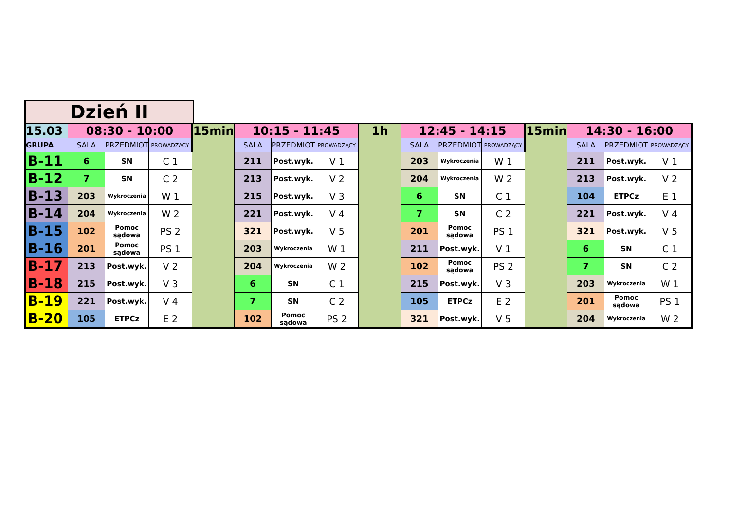Dzień II
| 15.03 | 08:30 - 10:00 | | | 15min | 10:15 - 11:45 | | | 1h | 12:45 - 14:15 | | | 15min | 14:30 - 16:00 | | |
| GRUPA | SALA | PRZEDMIOT | PROWADZĄCY | | SALA | PRZEDMIOT | PROWADZĄCY | | SALA | PRZEDMIOT | PROWADZĄCY | | SALA | PRZEDMIOT | PROWADZĄCY |
| B-11 | 6 | SN | C 1 | | 211 | Post.wyk. | V 1 | | 203 | Wykroczenia | W 1 | | 211 | Post.wyk. | V 1 |
| B-12 | 7 | SN | C 2 | | 213 | Post.wyk. | V 2 | | 204 | Wykroczenia | W 2 | | 213 | Post.wyk. | V 2 |
| B-13 | 203 | Wykroczenia | W 1 | | 215 | Post.wyk. | V 3 | | 6 | SN | C 1 | | 104 | ETPCz | E 1 |
| B-14 | 204 | Wykroczenia | W 2 | | 221 | Post.wyk. | V 4 | | 7 | SN | C 2 | | 221 | Post.wyk. | V 4 |
| B-15 | 102 | Pomoc sądowa | PS 2 | | 321 | Post.wyk. | V 5 | | 201 | Pomoc sądowa | PS 1 | | 321 | Post.wyk. | V 5 |
| B-16 | 201 | Pomoc sądowa | PS 1 | | 203 | Wykroczenia | W 1 | | 211 | Post.wyk. | V 1 | | 6 | SN | C 1 |
| B-17 | 213 | Post.wyk. | V 2 | | 204 | Wykroczenia | W 2 | | 102 | Pomoc sądowa | PS 2 | | 7 | SN | C 2 |
| B-18 | 215 | Post.wyk. | V 3 | | 6 | SN | C 1 | | 215 | Post.wyk. | V 3 | | 203 | Wykroczenia | W 1 |
| B-19 | 221 | Post.wyk. | V 4 | | 7 | SN | C 2 | | 105 | ETPCz | E 2 | | 201 | Pomoc sądowa | PS 1 |
| B-20 | 105 | ETPCz | E 2 | | 102 | Pomoc sądowa | PS 2 | | 321 | Post.wyk. | V 5 | | 204 | Wykroczenia | W 2 |